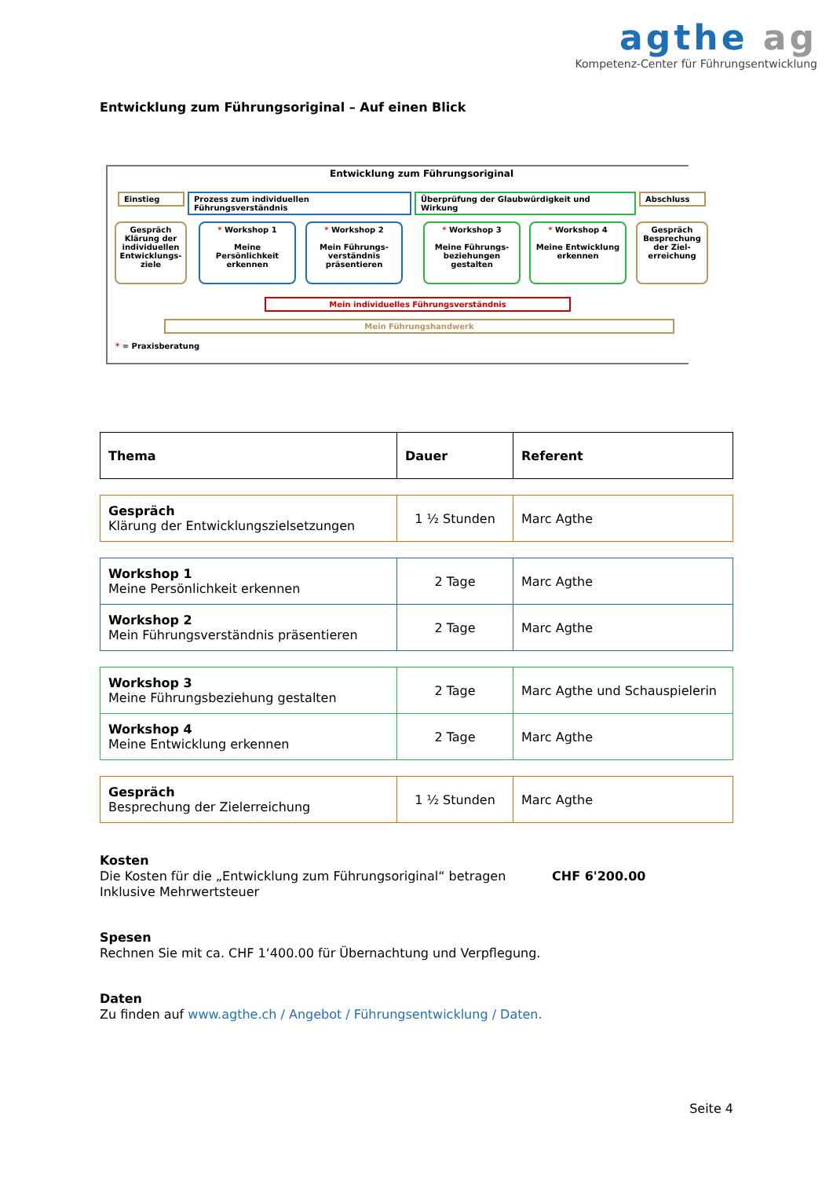agthe ag
Kompetenz-Center für Führungsentwicklung
Entwicklung zum Führungsoriginal – Auf einen Blick
Entwicklung zum Führungsoriginal
Einstieg Prozess zum individuellen Führungsverständnis Überprüfung der Glaubwürdigkeit und Wirkung Abschluss
Gespräch
Klärung der individuellen Entwicklungs-ziele
* Workshop 1
Meine Persönlichkeit erkennen
* Workshop 2
Mein Führungs-verständnis präsentieren
* Workshop 3
Meine Führungs-beziehungen gestalten
* Workshop 4
Meine Entwicklung erkennen
Gespräch
Besprechung der Ziel-erreichung
Mein individuelles Führungsverständnis
Mein Führungshandwerk
* = Praxisberatung
| Thema | Dauer | Referent |
| --- | --- | --- |
| Gespräch Klärung der Entwicklungszielsetzungen | 1 ½ Stunden | Marc Agthe |
| Workshop 1 Meine Persönlichkeit erkennen | 2 Tage | Marc Agthe |
| Workshop 2 Mein Führungsverständnis präsentieren | 2 Tage | Marc Agthe |
| Workshop 3 Meine Führungsbeziehung gestalten | 2 Tage | Marc Agthe und Schauspielerin |
| Workshop 4 Meine Entwicklung erkennen | 2 Tage | Marc Agthe |
| Gespräch Besprechung der Zielerreichung | 1 ½ Stunden | Marc Agthe |
Kosten
Die Kosten für die „Entwicklung zum Führungsoriginal“ betragen CHF 6'200.00
Inklusive Mehrwertsteuer
Spesen
Rechnen Sie mit ca. CHF 1‘400.00 für Übernachtung und Verpflegung.
Daten
Zu finden auf www.agthe.ch / Angebot / Führungsentwicklung / Daten.
Seite 4